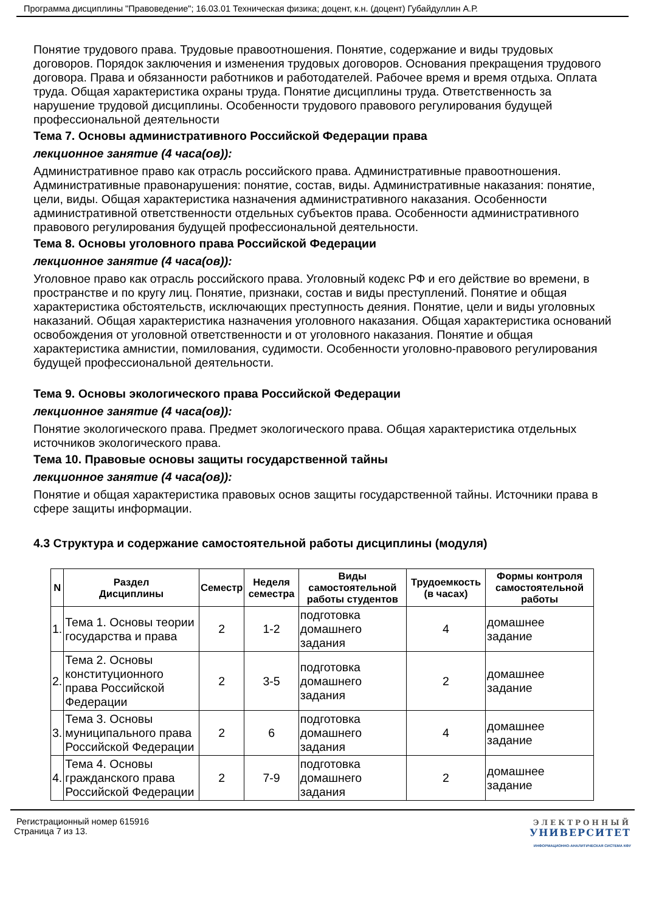Программа дисциплины "Правоведение"; 16.03.01 Техническая физика; доцент, к.н. (доцент) Губайдуллин А.Р.
Понятие трудового права. Трудовые правоотношения. Понятие, содержание и виды трудовых договоров. Порядок заключения и изменения трудовых договоров. Основания прекращения трудового договора. Права и обязанности работников и работодателей. Рабочее время и время отдыха. Оплата труда. Общая характеристика охраны труда. Понятие дисциплины труда. Ответственность за нарушение трудовой дисциплины. Особенности трудового правового регулирования будущей профессиональной деятельности
Тема 7. Основы административного Российской Федерации права
лекционное занятие (4 часа(ов)):
Административное право как отрасль российского права. Административные правоотношения. Административные правонарушения: понятие, состав, виды. Административные наказания: понятие, цели, виды. Общая характеристика назначения административного наказания. Особенности административной ответственности отдельных субъектов права. Особенности административного правового регулирования будущей профессиональной деятельности.
Тема 8. Основы уголовного права Российской Федерации
лекционное занятие (4 часа(ов)):
Уголовное право как отрасль российского права. Уголовный кодекс РФ и его действие во времени, в пространстве и по кругу лиц. Понятие, признаки, состав и виды преступлений. Понятие и общая характеристика обстоятельств, исключающих преступность деяния. Понятие, цели и виды уголовных наказаний. Общая характеристика назначения уголовного наказания. Общая характеристика оснований освобождения от уголовной ответственности и от уголовного наказания. Понятие и общая характеристика амнистии, помилования, судимости. Особенности уголовно-правового регулирования будущей профессиональной деятельности.
Тема 9. Основы экологического права Российской Федерации
лекционное занятие (4 часа(ов)):
Понятие экологического права. Предмет экологического права. Общая характеристика отдельных источников экологического права.
Тема 10. Правовые основы защиты государственной тайны
лекционное занятие (4 часа(ов)):
Понятие и общая характеристика правовых основ защиты государственной тайны. Источники права в сфере защиты информации.
4.3 Структура и содержание самостоятельной работы дисциплины (модуля)
| N | Раздел Дисциплины | Семестр | Неделя семестра | Виды самостоятельной работы студентов | Трудоемкость (в часах) | Формы контроля самостоятельной работы |
| --- | --- | --- | --- | --- | --- | --- |
| 1. | Тема 1. Основы теории государства и права | 2 | 1-2 | подготовка домашнего задания | 4 | домашнее задание |
| 2. | Тема 2. Основы конституционного права Российской Федерации | 2 | 3-5 | подготовка домашнего задания | 2 | домашнее задание |
| 3. | Тема 3. Основы муниципального права Российской Федерации | 2 | 6 | подготовка домашнего задания | 4 | домашнее задание |
| 4. | Тема 4. Основы гражданского права Российской Федерации | 2 | 7-9 | подготовка домашнего задания | 2 | домашнее задание |
Регистрационный номер 615916
Страница 7 из 13.
ЭЛЕКТРОННЫЙ
УНИВЕРСИТЕТ
ИНФОРМАЦИОННО-АНАЛИТИЧЕСКАЯ СИСТЕМА КФУ